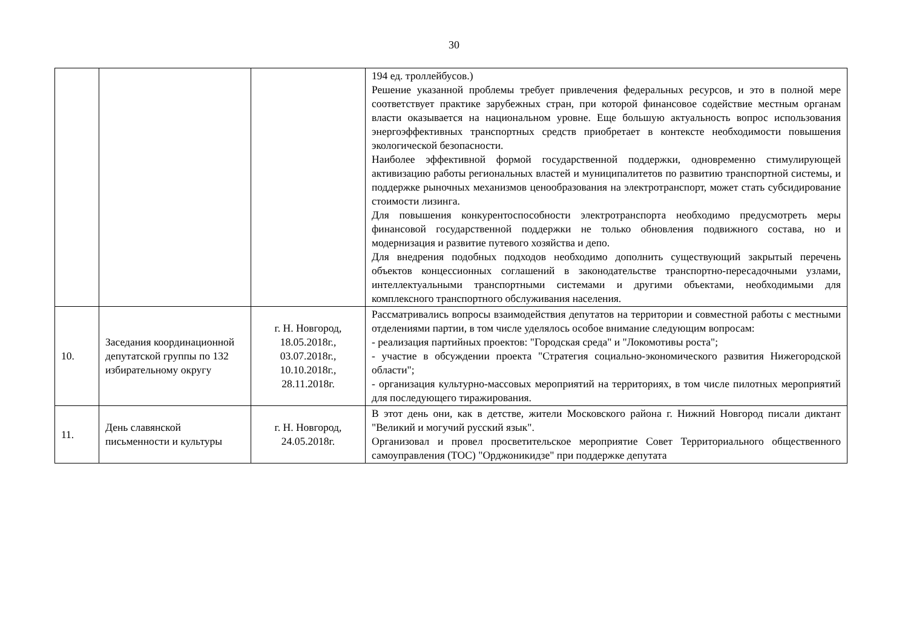30
| | | | 194 ед. троллейбусов.) Решение указанной проблемы требует привлечения федеральных ресурсов, и это в полной мере соответствует практике зарубежных стран, при которой финансовое содействие местным органам власти оказывается на национальном уровне. Еще большую актуальность вопрос использования энергоэффективных транспортных средств приобретает в контексте необходимости повышения экологической безопасности. Наиболее эффективной формой государственной поддержки, одновременно стимулирующей активизацию работы региональных властей и муниципалитетов по развитию транспортной системы, и поддержке рыночных механизмов ценообразования на электротранспорт, может стать субсидирование стоимости лизинга. Для повышения конкурентоспособности электротранспорта необходимо предусмотреть меры финансовой государственной поддержки не только обновления подвижного состава, но и модернизация и развитие путевого хозяйства и депо. Для внедрения подобных подходов необходимо дополнить существующий закрытый перечень объектов концессионных соглашений в законодательстве транспортно-пересадочными узлами, интеллектуальными транспортными системами и другими объектами, необходимыми для комплексного транспортного обслуживания населения. |
| 10. | Заседания координационной депутатской группы по 132 избирательному округу | г. Н. Новгород, 18.05.2018г., 03.07.2018г., 10.10.2018г., 28.11.2018г. | Рассматривались вопросы взаимодействия депутатов на территории и совместной работы с местными отделениями партии, в том числе уделялось особое внимание следующим вопросам: - реализация партийных проектов: "Городская среда" и "Локомотивы роста"; - участие в обсуждении проекта "Стратегия социально-экономического развития Нижегородской области"; - организация культурно-массовых мероприятий на территориях, в том числе пилотных мероприятий для последующего тиражирования. |
| 11. | День славянской письменности и культуры | г. Н. Новгород, 24.05.2018г. | В этот день они, как в детстве, жители Московского района г. Нижний Новгород писали диктант "Великий и могучий русский язык". Организовал и провел просветительское мероприятие Совет Территориального общественного самоуправления (ТОС) "Орджоникидзе" при поддержке депутата |